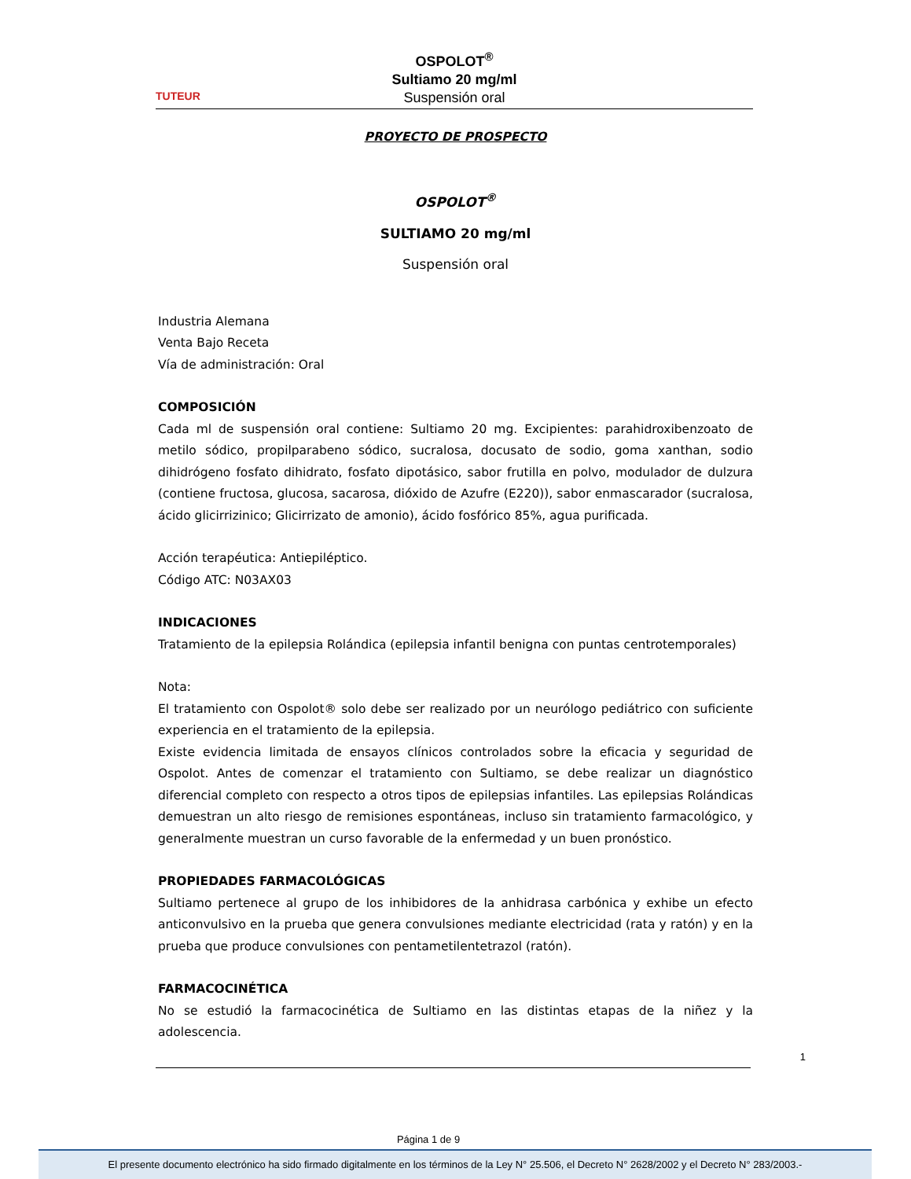TUTEUR
OSPOLOT<sup>®</sup>
Sultiamo 20 mg/ml
Suspensión oral
PROYECTO DE PROSPECTO
OSPOLOT<sup>®</sup>
SULTIAMO 20 mg/ml
Suspensión oral
Industria Alemana
Venta Bajo Receta
Vía de administración: Oral
COMPOSICIÓN
Cada ml de suspensión oral contiene: Sultiamo 20 mg. Excipientes: parahidroxibenzoato de metilo sódico, propilparabeno sódico, sucralosa, docusato de sodio, goma xanthan, sodio dihidrógeno fosfato dihidrato, fosfato dipotásico, sabor frutilla en polvo, modulador de dulzura (contiene fructosa, glucosa, sacarosa, dióxido de Azufre (E220)), sabor enmascarador (sucralosa, ácido glicirrizinico; Glicirrizato de amonio), ácido fosfórico 85%, agua purificada.
Acción terapéutica: Antiepiléptico.
Código ATC: N03AX03
INDICACIONES
Tratamiento de la epilepsia Rolándica (epilepsia infantil benigna con puntas centrotemporales)
Nota:
El tratamiento con Ospolot® solo debe ser realizado por un neurólogo pediátrico con suficiente experiencia en el tratamiento de la epilepsia.
Existe evidencia limitada de ensayos clínicos controlados sobre la eficacia y seguridad de Ospolot. Antes de comenzar el tratamiento con Sultiamo, se debe realizar un diagnóstico diferencial completo con respecto a otros tipos de epilepsias infantiles. Las epilepsias Rolándicas demuestran un alto riesgo de remisiones espontáneas, incluso sin tratamiento farmacológico, y generalmente muestran un curso favorable de la enfermedad y un buen pronóstico.
PROPIEDADES FARMACOLÓGICAS
Sultiamo pertenece al grupo de los inhibidores de la anhidrasa carbónica y exhibe un efecto anticonvulsivo en la prueba que genera convulsiones mediante electricidad (rata y ratón) y en la prueba que produce convulsiones con pentametilentetrazol (ratón).
FARMACOCINÉTICA
No se estudió la farmacocinética de Sultiamo en las distintas etapas de la niñez y la adolescencia.
1
Página 1 de 9
El presente documento electrónico ha sido firmado digitalmente en los términos de la Ley N° 25.506, el Decreto N° 2628/2002 y el Decreto N° 283/2003.-